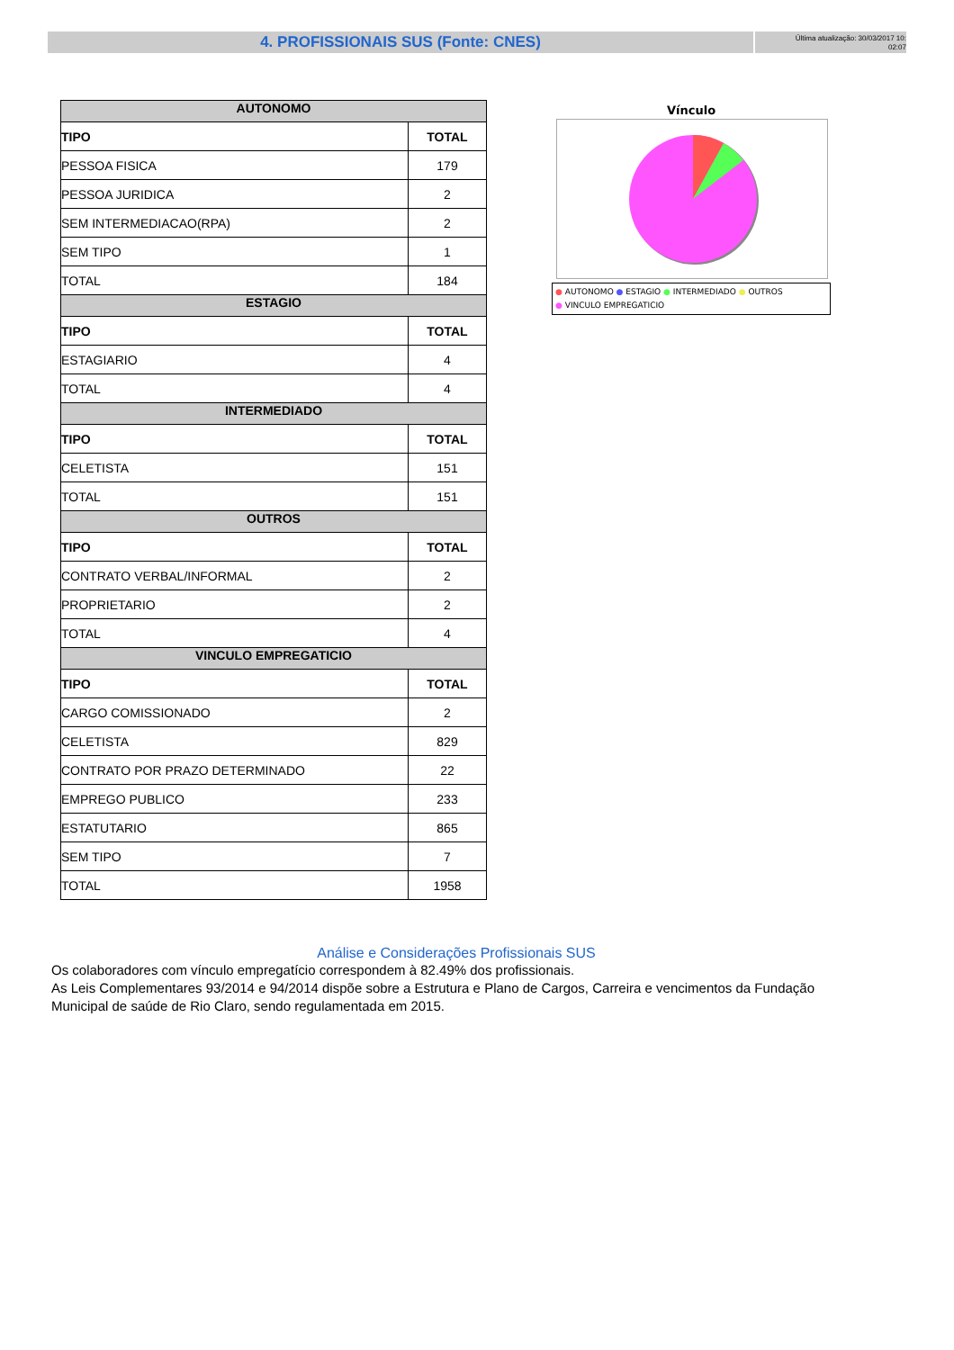4. PROFISSIONAIS SUS (Fonte: CNES)
Última atualização: 30/03/2017 10:
02:07
| AUTONOMO | |
| --- | --- |
| TIPO | TOTAL |
| PESSOA FISICA | 179 |
| PESSOA JURIDICA | 2 |
| SEM INTERMEDIACAO(RPA) | 2 |
| SEM TIPO | 1 |
| TOTAL | 184 |
| ESTAGIO | |
| TIPO | TOTAL |
| ESTAGIARIO | 4 |
| TOTAL | 4 |
| INTERMEDIADO | |
| TIPO | TOTAL |
| CELETISTA | 151 |
| TOTAL | 151 |
| OUTROS | |
| TIPO | TOTAL |
| CONTRATO VERBAL/INFORMAL | 2 |
| PROPRIETARIO | 2 |
| TOTAL | 4 |
| VINCULO EMPREGATICIO | |
| TIPO | TOTAL |
| CARGO COMISSIONADO | 2 |
| CELETISTA | 829 |
| CONTRATO POR PRAZO DETERMINADO | 22 |
| EMPREGO PUBLICO | 233 |
| ESTATUTARIO | 865 |
| SEM TIPO | 7 |
| TOTAL | 1958 |
Vínculo
● AUTONOMO ● ESTAGIO ● INTERMEDIADO ● OUTROS
● VINCULO EMPREGATICIO
Análise e Considerações Profissionais SUS
Os colaboradores com vínculo empregatício correspondem à 82.49% dos profissionais.
As Leis Complementares 93/2014 e 94/2014 dispõe sobre a Estrutura e Plano de Cargos, Carreira e vencimentos da Fundação Municipal de saúde de Rio Claro, sendo regulamentada em 2015.